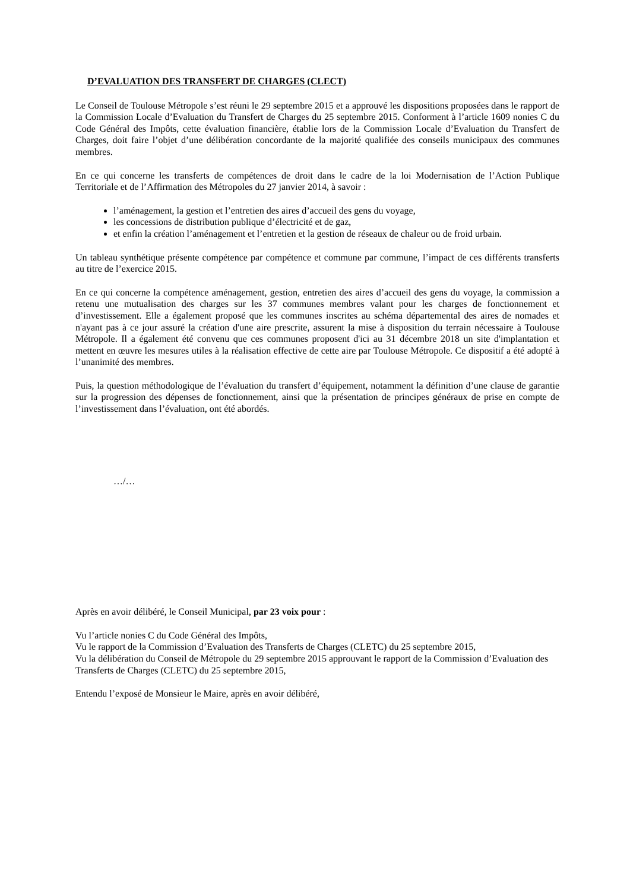D’EVALUATION DES TRANSFERT DE CHARGES (CLECT)
Le Conseil de Toulouse Métropole s’est réuni le 29 septembre 2015 et a approuvé les dispositions proposées dans le rapport de la Commission Locale d’Evaluation du Transfert de Charges du 25 septembre 2015. Conforment à l’article 1609 nonies C du Code Général des Impôts, cette évaluation financière, établie lors de la Commission Locale d’Evaluation du Transfert de Charges, doit faire l’objet d’une délibération concordante de la majorité qualifiée des conseils municipaux des communes membres.
En ce qui concerne les transferts de compétences de droit dans le cadre de la loi Modernisation de l’Action Publique Territoriale et de l’Affirmation des Métropoles du 27 janvier 2014, à savoir :
l’aménagement, la gestion et l’entretien des aires d’accueil des gens du voyage,
les concessions de distribution publique d’électricité et de gaz,
et enfin la création l’aménagement et l’entretien et la gestion de réseaux de chaleur ou de froid urbain.
Un tableau synthétique présente compétence par compétence et commune par commune, l’impact de ces différents transferts au titre de l’exercice 2015.
En ce qui concerne la compétence aménagement, gestion, entretien des aires d’accueil des gens du voyage, la commission a retenu une mutualisation des charges sur les 37 communes membres valant pour les charges de fonctionnement et d’investissement. Elle a également proposé que les communes inscrites au schéma départemental des aires de nomades et n'ayant pas à ce jour assuré la création d'une aire prescrite, assurent la mise à disposition du terrain nécessaire à Toulouse Métropole. Il a également été convenu que ces communes proposent d'ici au 31 décembre 2018 un site d'implantation et mettent en œuvre les mesures utiles à la réalisation effective de cette aire par Toulouse Métropole. Ce dispositif a été adopté à l’unanimité des membres.
Puis, la question méthodologique de l’évaluation du transfert d’équipement, notamment la définition d’une clause de garantie sur la progression des dépenses de fonctionnement, ainsi que la présentation de principes généraux de prise en compte de l’investissement dans l’évaluation, ont été abordés.
…/…
Après en avoir délibéré, le Conseil Municipal, par 23 voix pour :
Vu l’article nonies C du Code Général des Impôts,
Vu le rapport de la Commission d’Evaluation des Transferts de Charges (CLETC) du 25 septembre 2015,
Vu la délibération du Conseil de Métropole du 29 septembre 2015 approuvant le rapport de la Commission d’Evaluation des Transferts de Charges (CLETC) du 25 septembre 2015,
Entendu l’exposé de Monsieur le Maire, après en avoir délibéré,